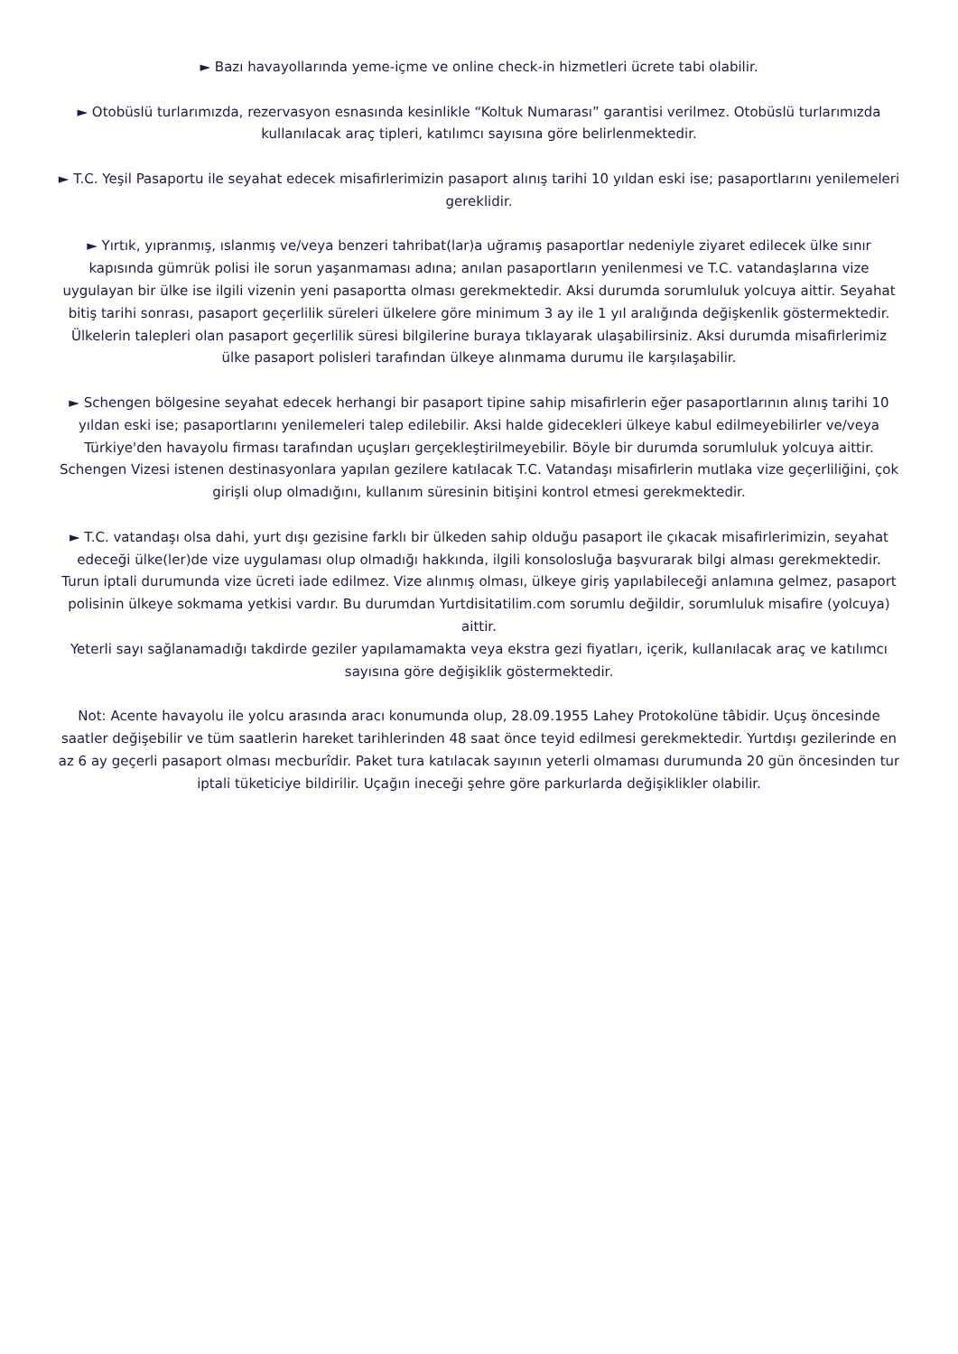► Bazı havayollarında yeme-içme ve online check-in hizmetleri ücrete tabi olabilir.
► Otobüslü turlarımızda, rezervasyon esnasında kesinlikle “Koltuk Numarası” garantisi verilmez. Otobüslü turlarımızda kullanılacak araç tipleri, katılımcı sayısına göre belirlenmektedir.
► T.C. Yeşil Pasaportu ile seyahat edecek misafirlerimizin pasaport alınış tarihi 10 yıldan eski ise; pasaportlarını yenilemeleri gereklidir.
► Yırtık, yıpranmış, ıslanmış ve/veya benzeri tahribat(lar)a uğramış pasaportlar nedeniyle ziyaret edilecek ülke sınır kapısında gümrük polisi ile sorun yaşanmaması adına; anılan pasaportların yenilenmesi ve T.C. vatandaşlarına vize uygulayan bir ülke ise ilgili vizenin yeni pasaportta olması gerekmektedir. Aksi durumda sorumluluk yolcuya aittir. Seyahat bitiş tarihi sonrası, pasaport geçerlilik süreleri ülkelere göre minimum 3 ay ile 1 yıl aralığında değişkenlik göstermektedir. Ülkelerin talepleri olan pasaport geçerlilik süresi bilgilerine buraya tıklayarak ulaşabilirsiniz. Aksi durumda misafirlerimiz ülke pasaport polisleri tarafından ülkeye alınmama durumu ile karşılaşabilir.
► Schengen bölgesine seyahat edecek herhangi bir pasaport tipine sahip misafirlerin eğer pasaportlarının alınış tarihi 10 yıldan eski ise; pasaportlarını yenilemeleri talep edilebilir. Aksi halde gidecekleri ülkeye kabul edilmeyebilirler ve/veya Türkiye'den havayolu firması tarafından uçuşları gerçekleştirilmeyebilir. Böyle bir durumda sorumluluk yolcuya aittir.
Schengen Vizesi istenen destinasyonlara yapılan gezilere katılacak T.C. Vatandaşı misafirlerin mutlaka vize geçerliliğini, çok girişli olup olmadığını, kullanım süresinin bitişini kontrol etmesi gerekmektedir.
► T.C. vatandaşı olsa dahi, yurt dışı gezisine farklı bir ülkeden sahip olduğu pasaport ile çıkacak misafirlerimizin, seyahat edeceği ülke(ler)de vize uygulaması olup olmadığı hakkında, ilgili konsolosluğa başvurarak bilgi alması gerekmektedir.
Turun iptali durumunda vize ücreti iade edilmez. Vize alınmış olması, ülkeye giriş yapılabileceği anlamına gelmez, pasaport polisinin ülkeye sokmama yetkisi vardır. Bu durumdan Yurtdisitatilim.com sorumlu değildir, sorumluluk misafire (yolcuya) aittir.
Yeterli sayı sağlanamadığı takdirde geziler yapılamamakta veya ekstra gezi fiyatları, içerik, kullanılacak araç ve katılımcı sayısına göre değişiklik göstermektedir.
Not: Acente havayolu ile yolcu arasında aracı konumunda olup, 28.09.1955 Lahey Protokolüne tâbidir. Uçuş öncesinde saatler değişebilir ve tüm saatlerin hareket tarihlerinden 48 saat önce teyid edilmesi gerekmektedir. Yurtdışı gezilerinde en az 6 ay geçerli pasaport olması mecburîdir. Paket tura katılacak sayının yeterli olmaması durumunda 20 gün öncesinden tur iptali tüketiciye bildirilir. Uçağın ineceği şehre göre parkurlarda değişiklikler olabilir.